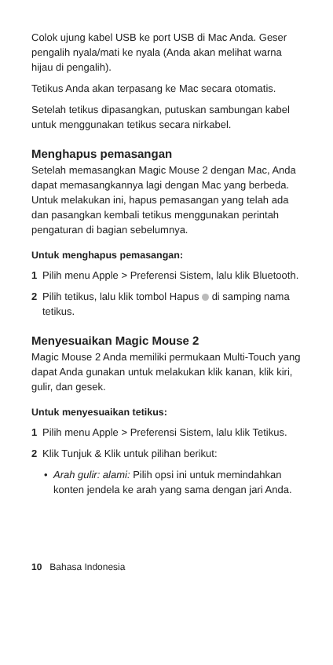Colok ujung kabel USB ke port USB di Mac Anda. Geser pengalih nyala/mati ke nyala (Anda akan melihat warna hijau di pengalih).
Tetikus Anda akan terpasang ke Mac secara otomatis.
Setelah tetikus dipasangkan, putuskan sambungan kabel untuk menggunakan tetikus secara nirkabel.
Menghapus pemasangan
Setelah memasangkan Magic Mouse 2 dengan Mac, Anda dapat memasangkannya lagi dengan Mac yang berbeda. Untuk melakukan ini, hapus pemasangan yang telah ada dan pasangkan kembali tetikus menggunakan perintah pengaturan di bagian sebelumnya.
Untuk menghapus pemasangan:
1 Pilih menu Apple > Preferensi Sistem, lalu klik Bluetooth.
2 Pilih tetikus, lalu klik tombol Hapus di samping nama tetikus.
Menyesuaikan Magic Mouse 2
Magic Mouse 2 Anda memiliki permukaan Multi-Touch yang dapat Anda gunakan untuk melakukan klik kanan, klik kiri, gulir, dan gesek.
Untuk menyesuaikan tetikus:
1 Pilih menu Apple > Preferensi Sistem, lalu klik Tetikus.
2 Klik Tunjuk & Klik untuk pilihan berikut:
• Arah gulir: alami: Pilih opsi ini untuk memindahkan konten jendela ke arah yang sama dengan jari Anda.
10 Bahasa Indonesia